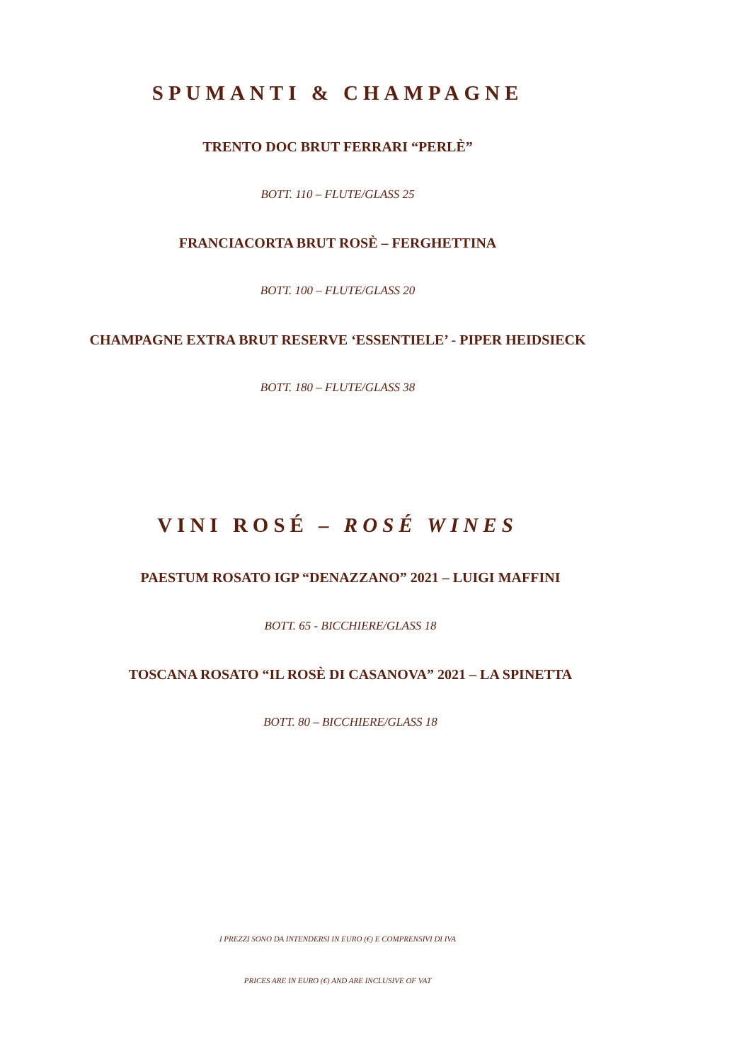SPUMANTI & CHAMPAGNE
TRENTO DOC BRUT FERRARI “PERLÈ”
BOTT. 110 – FLUTE/GLASS 25
FRANCIACORTA BRUT ROSÈ – FERGHETTINA
BOTT. 100 – FLUTE/GLASS 20
CHAMPAGNE EXTRA BRUT RESERVE ‘ESSENTIELE’ - PIPER HEIDSIECK
BOTT. 180 – FLUTE/GLASS 38
VINI ROSÉ – ROSÉ WINES
PAESTUM ROSATO IGP “DENAZZANO” 2021 – LUIGI MAFFINI
BOTT. 65 - BICCHIERE/GLASS 18
TOSCANA ROSATO “IL ROSÈ DI CASANOVA” 2021 – LA SPINETTA
BOTT. 80 – BICCHIERE/GLASS 18
I PREZZI SONO DA INTENDERSI IN EURO (€) E COMPRENSIVI DI IVA
PRICES ARE IN EURO (€) AND ARE INCLUSIVE OF VAT